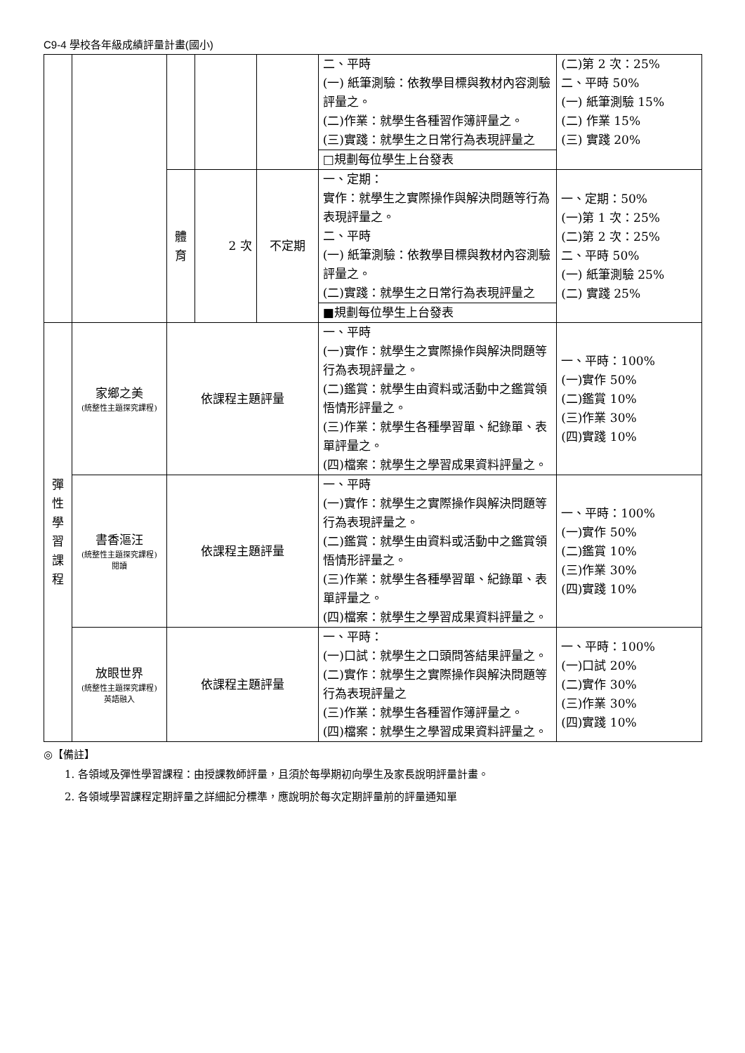C9-4 學校各年級成績評量計畫(國小)
| | | | | | 二、平時 (一) 紙筆測驗：依教學目標與教材內容測驗評量之。 (二)作業：就學生各種習作簿評量之。 (三)實踐：就學生之日常行為表現評量之 | (二)第 2 次：25% 二、平時 50% (一) 紙筆測驗 15% (二) 作業 15% (三) 實踐 20% |
| | | | | | □規劃每位學生上台發表 | |
| | | 體 育 | 2 次 | 不定期 | 一、定期： 實作：就學生之實際操作與解決問題等行為表現評量之。 二、平時 (一) 紙筆測驗：依教學目標與教材內容測驗評量之。 (二)實踐：就學生之日常行為表現評量之 | 一、定期：50% (一)第 1 次：25% (二)第 2 次：25% 二、平時 50% (一) 紙筆測驗 25% (二) 實踐 25% |
| | | | | | ■規劃每位學生上台發表 | |
| 彈 性 學 習 課 程 | 家鄉之美 (統整性主題探究課程) | 依課程主題評量 | | | 一、平時 (一)實作：就學生之實際操作與解決問題等行為表現評量之。 (二)鑑賞：就學生由資料或活動中之鑑賞領悟情形評量之。 (三)作業：就學生各種學習單、紀錄單、表單評量之。 (四)檔案：就學生之學習成果資料評量之。 | 一、平時：100% (一)實作 50% (二)鑑賞 10% (三)作業 30% (四)實踐 10% |
| | 書香漚汪 (統整性主題探究課程) 閱讀 | 依課程主題評量 | | | 一、平時 (一)實作：就學生之實際操作與解決問題等行為表現評量之。 (二)鑑賞：就學生由資料或活動中之鑑賞領悟情形評量之。 (三)作業：就學生各種學習單、紀錄單、表單評量之。 (四)檔案：就學生之學習成果資料評量之。 | 一、平時：100% (一)實作 50% (二)鑑賞 10% (三)作業 30% (四)實踐 10% |
| | 放眼世界 (統整性主題探究課程) 英語融入 | 依課程主題評量 | | | 一、平時： (一)口試：就學生之口頭問答結果評量之。 (二)實作：就學生之實際操作與解決問題等行為表現評量之 (三)作業：就學生各種習作簿評量之。 (四)檔案：就學生之學習成果資料評量之。 | 一、平時：100% (一)口試 20% (二)實作 30% (三)作業 30% (四)實踐 10% |
◎【備註】
1. 各領域及彈性學習課程：由授課教師評量，且須於每學期初向學生及家長說明評量計畫。
2. 各領域學習課程定期評量之詳細記分標準，應說明於每次定期評量前的評量通知單